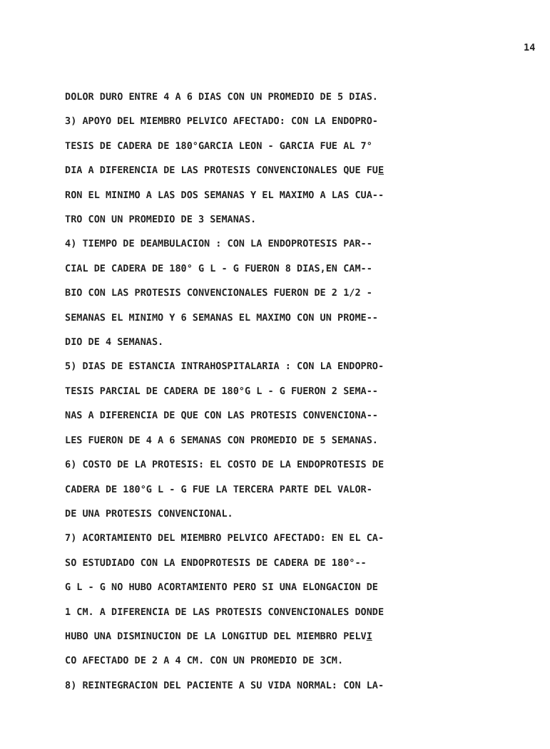14
DOLOR DURO ENTRE 4 A 6 DIAS CON UN PROMEDIO DE 5 DIAS.
3) APOYO DEL MIEMBRO PELVICO AFECTADO: CON LA ENDOPRO-
TESIS DE CADERA DE 180°GARCIA LEON - GARCIA FUE AL 7°
DIA A DIFERENCIA DE LAS PROTESIS CONVENCIONALES QUE FUE
RON EL MINIMO A LAS DOS SEMANAS Y EL MAXIMO A LAS CUA--
TRO CON UN PROMEDIO DE 3 SEMANAS.
4) TIEMPO DE DEAMBULACION : CON LA ENDOPROTESIS PAR--
CIAL DE CADERA DE 180° G L - G FUERON 8 DIAS,EN CAM--
BIO CON LAS PROTESIS CONVENCIONALES FUERON DE 2 1/2 -
SEMANAS EL MINIMO Y 6 SEMANAS EL MAXIMO CON UN PROME--
DIO DE 4 SEMANAS.
5) DIAS DE ESTANCIA INTRAHOSPITALARIA : CON LA ENDOPRO-
TESIS PARCIAL DE CADERA DE 180°G L - G FUERON 2 SEMA--
NAS A DIFERENCIA DE QUE CON LAS PROTESIS CONVENCIONA--
LES FUERON DE 4 A 6 SEMANAS CON PROMEDIO DE 5 SEMANAS.
6) COSTO DE LA PROTESIS: EL COSTO DE LA ENDOPROTESIS DE
CADERA DE 180°G L - G FUE LA TERCERA PARTE DEL VALOR-
DE UNA PROTESIS CONVENCIONAL.
7) ACORTAMIENTO DEL MIEMBRO PELVICO AFECTADO: EN EL CA-
SO ESTUDIADO CON LA ENDOPROTESIS DE CADERA DE 180°--
G L - G NO HUBO ACORTAMIENTO PERO SI UNA ELONGACION DE
1 CM. A DIFERENCIA DE LAS PROTESIS CONVENCIONALES DONDE
HUBO UNA DISMINUCION DE LA LONGITUD DEL MIEMBRO PELVI
CO AFECTADO DE 2 A 4 CM. CON UN PROMEDIO DE 3CM.
8) REINTEGRACION DEL PACIENTE A SU VIDA NORMAL: CON LA-